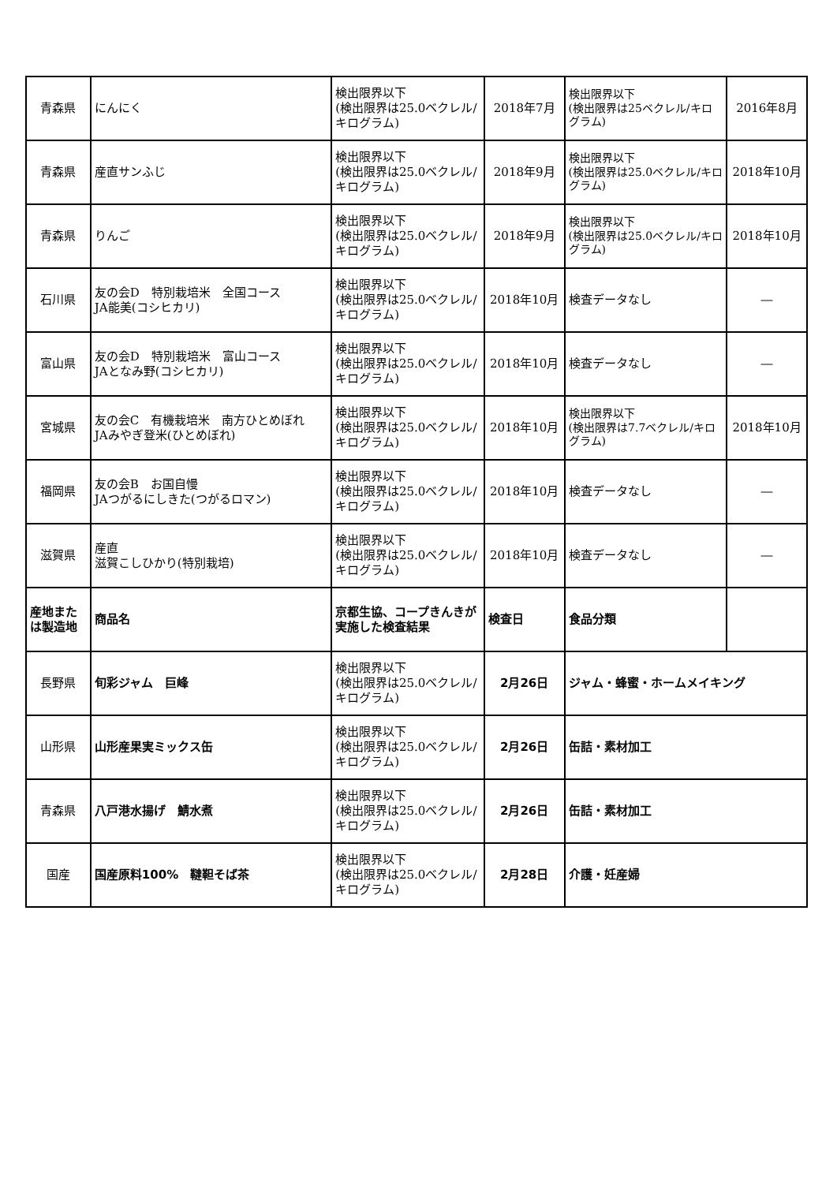| 青森県 | にんにく | 検出限界以下 (検出限界は25.0ベクレル/キログラム) | 2018年7月 | 検出限界以下 (検出限界は25ベクレル/キログラム) | 2016年8月 |
| 青森県 | 産直サンふじ | 検出限界以下 (検出限界は25.0ベクレル/キログラム) | 2018年9月 | 検出限界以下 (検出限界は25.0ベクレル/キログラム) | 2018年10月 |
| 青森県 | りんご | 検出限界以下 (検出限界は25.0ベクレル/キログラム) | 2018年9月 | 検出限界以下 (検出限界は25.0ベクレル/キログラム) | 2018年10月 |
| 石川県 | 友の会D 特別栽培米 全国コース JA能美(コシヒカリ) | 検出限界以下 (検出限界は25.0ベクレル/キログラム) | 2018年10月 | 検査データなし | ― |
| 富山県 | 友の会D 特別栽培米 富山コース JAとなみ野(コシヒカリ) | 検出限界以下 (検出限界は25.0ベクレル/キログラム) | 2018年10月 | 検査データなし | ― |
| 宮城県 | 友の会C 有機栽培米 南方ひとめぼれ JAみやぎ登米(ひとめぼれ) | 検出限界以下 (検出限界は25.0ベクレル/キログラム) | 2018年10月 | 検出限界以下 (検出限界は7.7ベクレル/キログラム) | 2018年10月 |
| 福岡県 | 友の会B お国自慢 JAつがるにしきた(つがるロマン) | 検出限界以下 (検出限界は25.0ベクレル/キログラム) | 2018年10月 | 検査データなし | ― |
| 滋賀県 | 産直 滋賀こしひかり(特別栽培) | 検出限界以下 (検出限界は25.0ベクレル/キログラム) | 2018年10月 | 検査データなし | ― |
| 産地または製造地 | 商品名 | 京都生協、コープきんきが実施した検査結果 | 検査日 | 食品分類 | |
| 長野県 | 旬彩ジャム 巨峰 | 検出限界以下 (検出限界は25.0ベクレル/キログラム) | 2月26日 | ジャム・蜂蜜・ホームメイキング | |
| 山形県 | 山形産果実ミックス缶 | 検出限界以下 (検出限界は25.0ベクレル/キログラム) | 2月26日 | 缶詰・素材加工 | |
| 青森県 | 八戸港水揚げ 鯖水煮 | 検出限界以下 (検出限界は25.0ベクレル/キログラム) | 2月26日 | 缶詰・素材加工 | |
| 国産 | 国産原料100% 韃靼そば茶 | 検出限界以下 (検出限界は25.0ベクレル/キログラム) | 2月28日 | 介護・妊産婦 | |